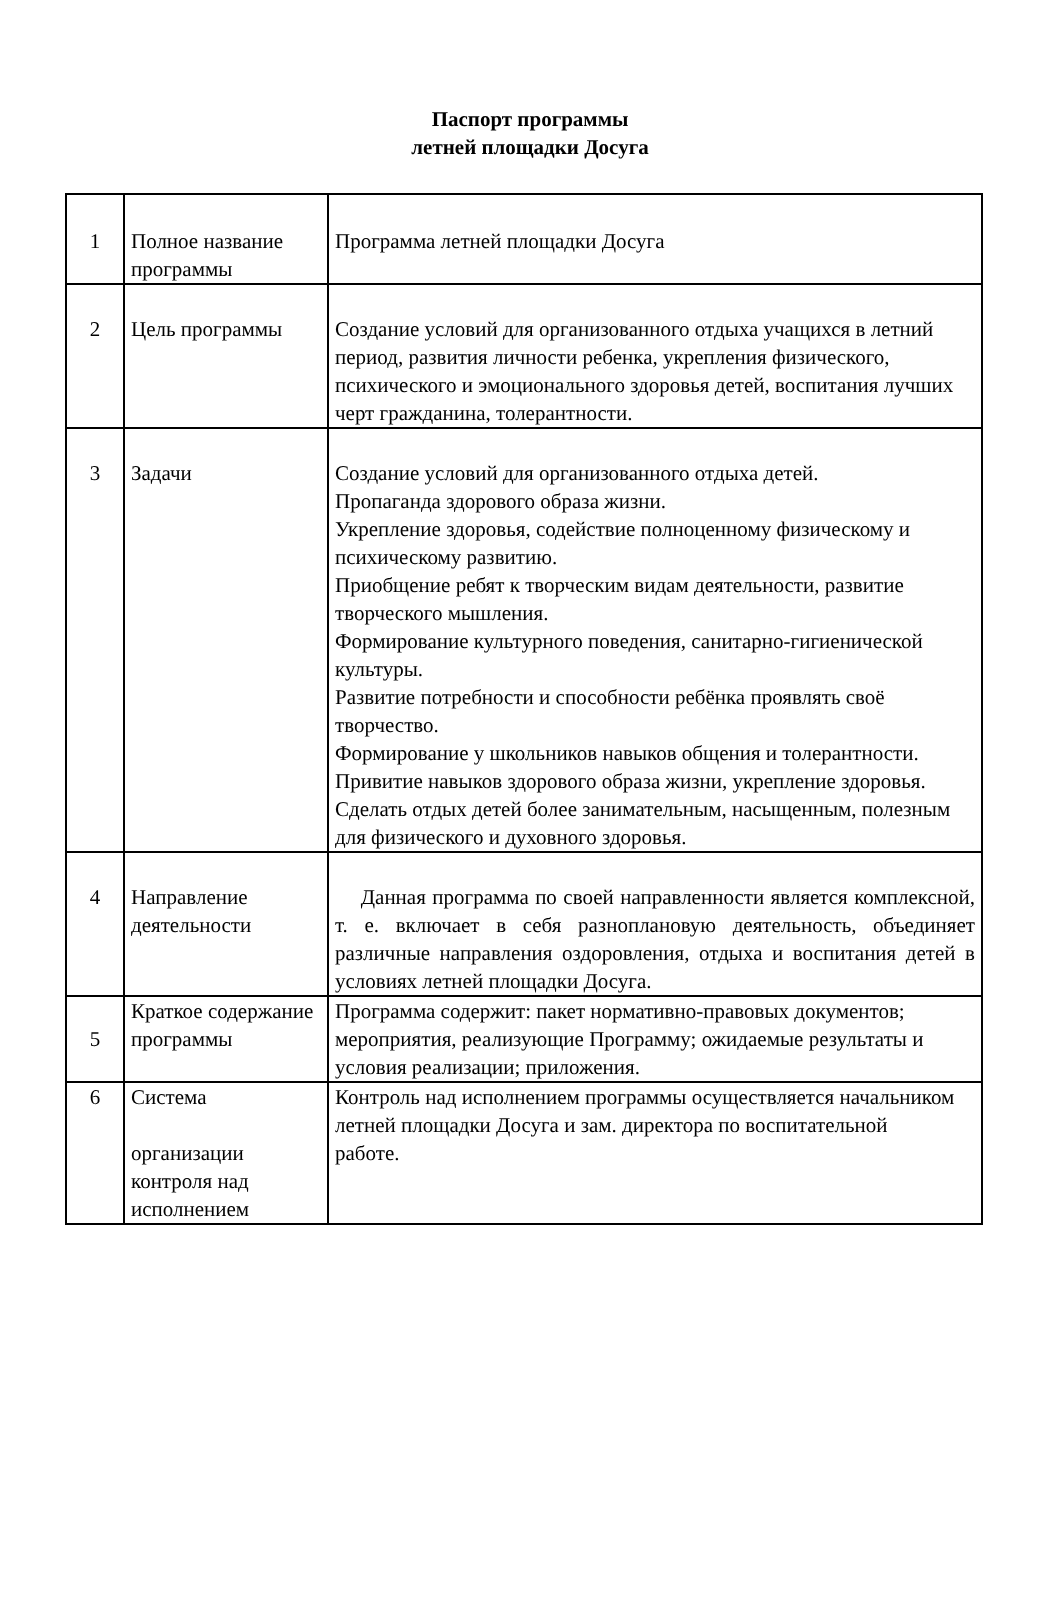Паспорт программы
летней площадки Досуга
| 1 | Полное название программы | Программа летней площадки Досуга |
| 2 | Цель программы | Создание условий для организованного отдыха учащихся в летний период, развития личности ребенка, укрепления физического, психического и эмоционального здоровья детей, воспитания лучших черт гражданина, толерантности. |
| 3 | Задачи | Создание условий для организованного отдыха детей. Пропаганда здорового образа жизни. Укрепление здоровья, содействие полноценному физическому и психическому развитию. Приобщение ребят к творческим видам деятельности, развитие творческого мышления. Формирование культурного поведения, санитарно-гигиенической культуры. Развитие потребности и способности ребёнка проявлять своё творчество. Формирование у школьников навыков общения и толерантности. Привитие навыков здорового образа жизни, укрепление здоровья. Сделать отдых детей более занимательным, насыщенным, полезным для физического и духовного здоровья. |
| 4 | Направление деятельности | Данная программа по своей направленности является комплексной, т. е. включает в себя разноплановую деятельность, объединяет различные направления оздоровления, отдыха и воспитания детей в условиях летней площадки Досуга. |
| 5 | Краткое содержание программы | Программа содержит: пакет нормативно-правовых документов; мероприятия, реализующие Программу; ожидаемые результаты и условия реализации; приложения. |
| 6 | Система организации контроля над исполнением | Контроль над исполнением программы осуществляется начальником летней площадки Досуга и зам. директора по воспитательной работе. |